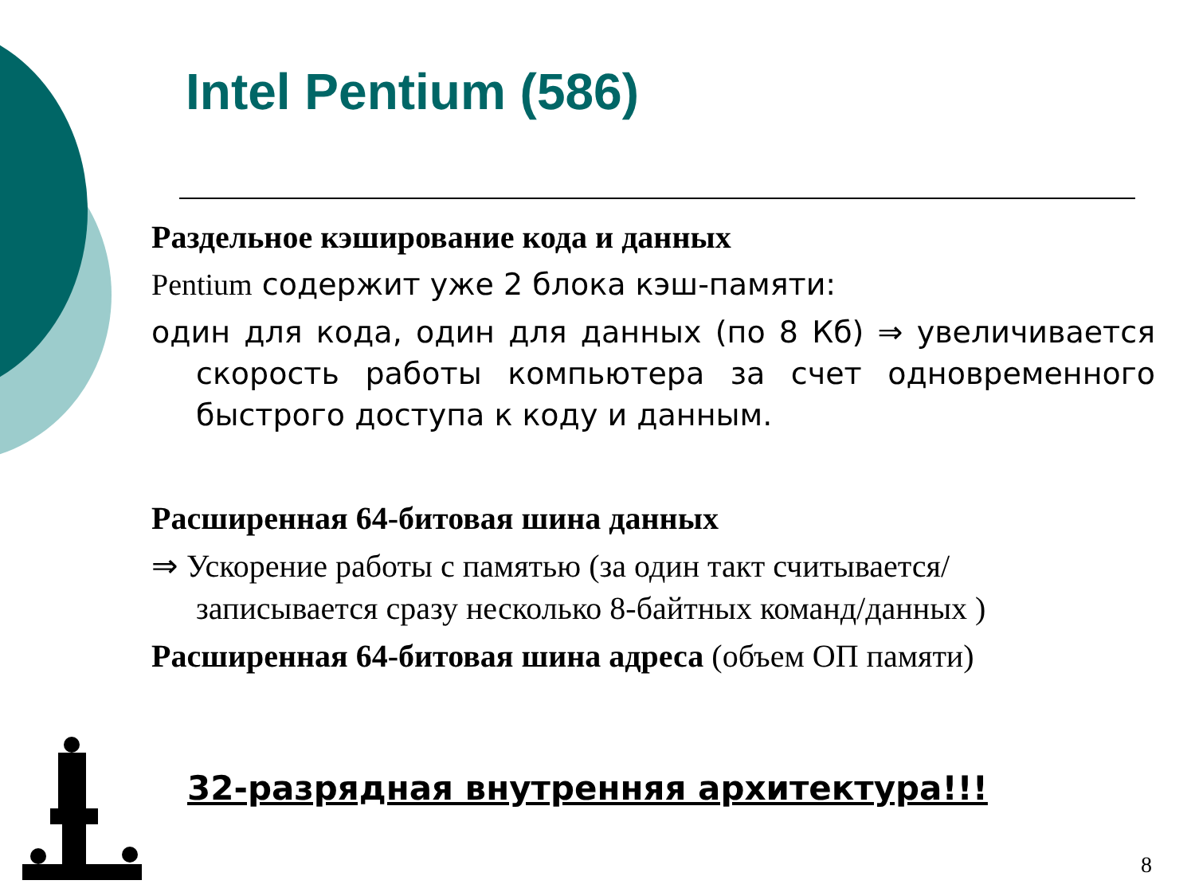Intel Pentium (586)
Раздельное кэширование кода и данных
Pentium содержит уже 2 блока кэш-памяти:
один для кода, один для данных (по 8 Кб) ⇒ увеличивается скорость работы компьютера за счет одновременного быстрого доступа к коду и данным.
Расширенная 64-битовая шина данных
⇒ Ускорение работы с памятью (за один такт считывается/записывается сразу несколько 8-байтных команд/данных )
Расширенная 64-битовая шина адреса (объем ОП памяти)
32-разрядная внутренняя архитектура!!!
8